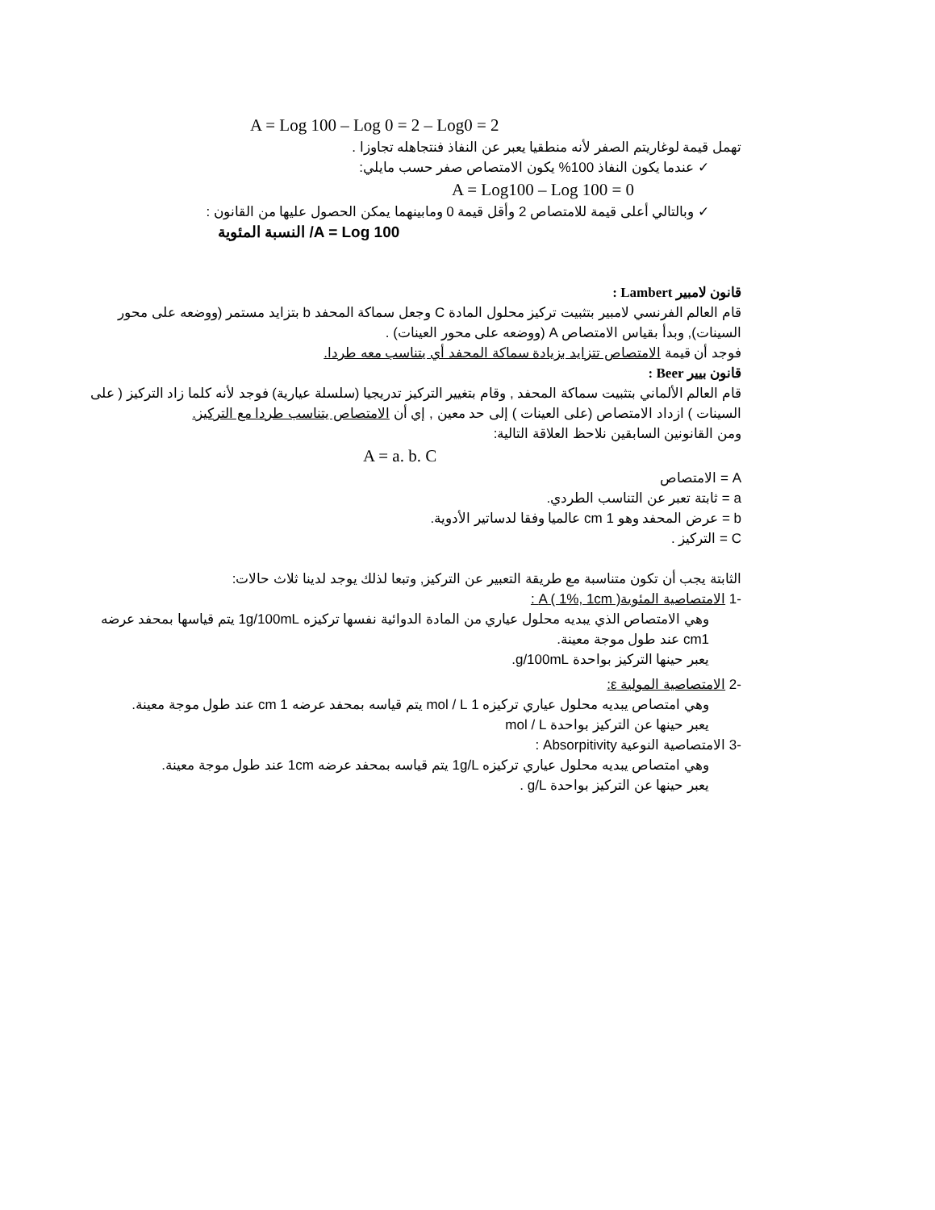A = Log 100 – Log 0 = 2 – Log0 = 2
تهمل قيمة لوغاريتم الصفر لأنه منطقيا يعبر عن النفاذ فنتجاهله تجاوزا .
✓ عندما يكون النفاذ 100% يكون الامتصاص صفر حسب مايلي:
A = Log100 – Log 100 = 0
✓ وبالتالي أعلى قيمة للامتصاص 2 وأقل قيمة 0 ومابينهما يمكن الحصول عليها من القانون :
A = Log 100/ النسبة المئوية
قانون لامبير Lambert :
قام العالم الفرنسي لامبير بتثبيت تركيز محلول المادة C وجعل سماكة المحفد b بتزايد مستمر (ووضعه على محور السينات), وبدأ بقياس الامتصاص A (ووضعه على محور العينات) .
فوجد أن قيمة الامتصاص تتزايد بزيادة سماكة المحفد أي يتناسب معه طردا.
قانون بيير Beer :
قام العالم الألماني بتثبيت سماكة المحفد , وقام بتغيير التركيز تدريجيا (سلسلة عيارية) فوجد لأنه كلما زاد التركيز ( على السينات ) ازداد الامتصاص (على العينات ) إلى حد معين , إي أن الامتصاص يتناسب طردا مع التركيز.
ومن القانونين السابقين نلاحظ العلاقة التالية:
A = a. b. C
A = الامتصاص
a = ثابتة تعبر عن التناسب الطردي.
b = عرض المحفد وهو 1 cm عالميا وفقا لدساتير الأدوية.
C = التركيز .
الثابتة يجب أن تكون متناسبة مع طريقة التعبير عن التركيز, وتبعا لذلك يوجد لدينا ثلاث حالات:
-1 الامتصاصية المئوية( A ( 1%, 1cm :
وهي الامتصاص الذي يبديه محلول عياري من المادة الدوائية نفسها تركيزه 1g/100mL يتم قياسها بمحفد عرضه cm1 عند طول موجة معينة.
يعبر حينها التركيز بواحدة g/100mL.
-2 الامتصاصية المولية ε:
وهي امتصاص يبديه محلول عياري تركيزه 1 mol / L يتم قياسه بمحفد عرضه 1 cm عند طول موجة معينة.
يعبر حينها عن التركيز بواحدة mol / L
-3 الامتصاصية النوعية Absorpitivity :
وهي امتصاص يبديه محلول عياري تركيزه 1g/L يتم قياسه بمحفد عرضه 1cm عند طول موجة معينة.
يعبر حينها عن التركيز بواحدة g/L .